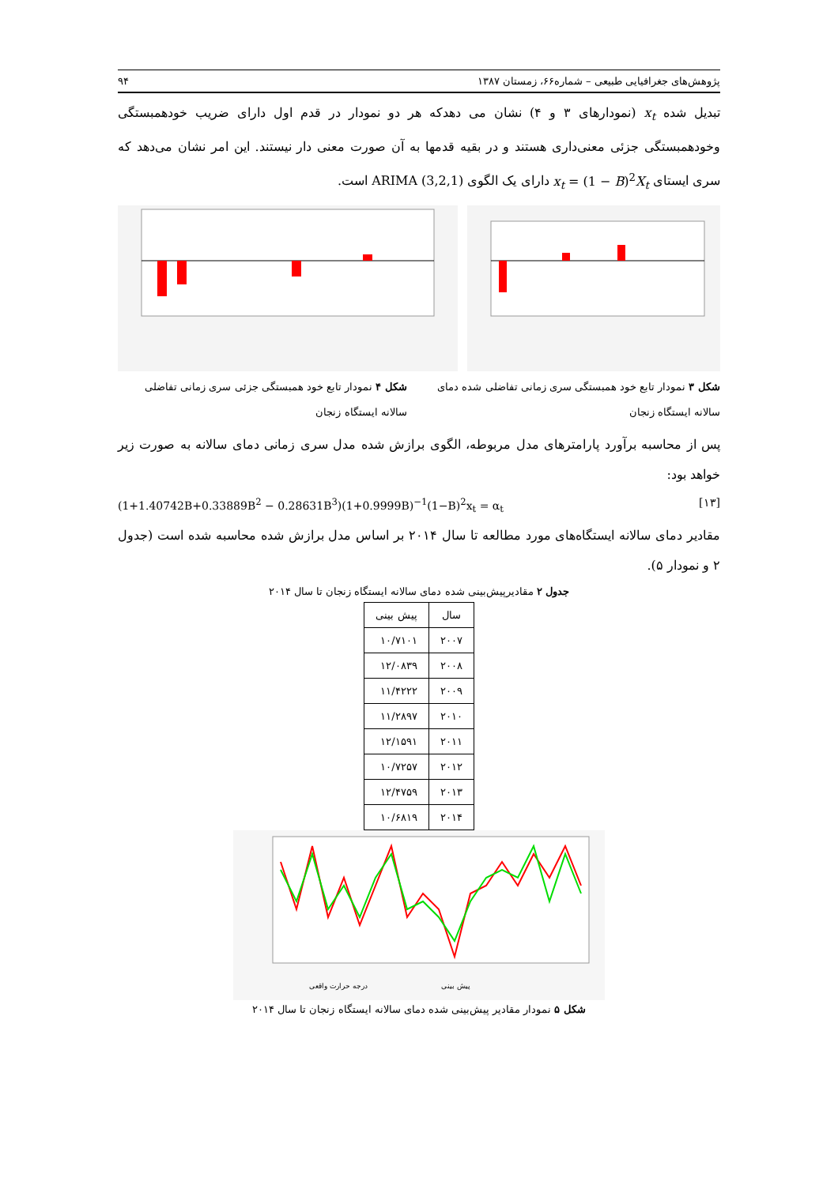پژوهش‌های جغرافیایی طبیعی – شماره۶۶، زمستان ۱۳۸۷ ۹۴
تبدیل شده x<sub>t</sub> (نمودارهای ۳ و ۴) نشان می دهدکه هر دو نمودار در قدم اول دارای ضریب خودهمبستگی وخودهمبستگی جزئی معنی‌داری هستند و در بقیه قدمها به آن صورت معنی دار نیستند. این امر نشان می‌دهد که سری ایستای x<sub>t</sub> = (1 − B)<sup>2</sup>X<sub>t</sub> دارای یک الگوی ARIMA (3,2,1) است.
شکل ۳ نمودار تابع خود همبستگی سری زمانی تفاضلی شده دمای سالانه ایستگاه زنجان
شکل ۴ نمودار تابع خود همبستگی جزئی سری زمانی تفاضلی سالانه ایستگاه زنجان
پس از محاسبه برآورد پارامترهای مدل مربوطه، الگوی برازش شده مدل سری زمانی دمای سالانه به صورت زیر خواهد بود:
(1+1.40742B+0.33889B<sup>2</sup> − 0.28631B<sup>3</sup>)(1+0.9999B)<sup>−1</sup>(1−B)<sup>2</sup>x<sub>t</sub> = α<sub>t</sub> [۱۳]
مقادیر دمای سالانه ایستگاه‌های مورد مطالعه تا سال ۲۰۱۴ بر اساس مدل برازش شده محاسبه شده است (جدول ۲ و نمودار ۵).
جدول ۲ مقادیرپیش‌بینی شده دمای سالانه ایستگاه زنجان تا سال ۲۰۱۴
| سال | پیش بینی |
| --- | --- |
| ۲۰۰۷ | ۱۰/۷۱۰۱ |
| ۲۰۰۸ | ۱۲/۰۸۳۹ |
| ۲۰۰۹ | ۱۱/۴۲۲۲ |
| ۲۰۱۰ | ۱۱/۲۸۹۷ |
| ۲۰۱۱ | ۱۲/۱۵۹۱ |
| ۲۰۱۲ | ۱۰/۷۲۵۷ |
| ۲۰۱۳ | ۱۲/۴۷۵۹ |
| ۲۰۱۴ | ۱۰/۶۸۱۹ |
پیش بینی
درجه حرارت واقعی
شکل ۵ نمودار مقادیر پیش‌بینی شده دمای سالانه ایستگاه زنجان تا سال ۲۰۱۴